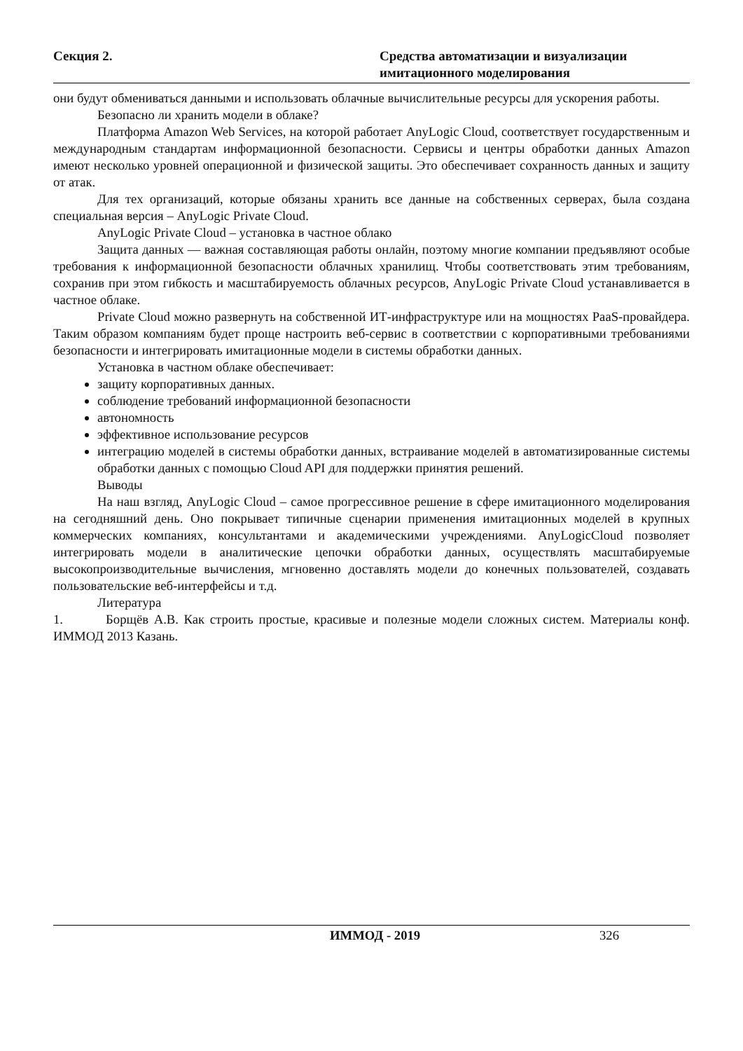Секция 2. Средства автоматизации и визуализации
имитационного моделирования
они будут обмениваться данными и использовать облачные вычислительные ресурсы для ускорения работы.
Безопасно ли хранить модели в облаке?
Платформа Amazon Web Services, на которой работает AnyLogic Cloud, соответствует государственным и международным стандартам информационной безопасности. Сервисы и центры обработки данных Amazon имеют несколько уровней операционной и физической защиты. Это обеспечивает сохранность данных и защиту от атак.
Для тех организаций, которые обязаны хранить все данные на собственных серверах, была создана специальная версия – AnyLogic Private Cloud.
AnyLogic Private Cloud – установка в частное облако
Защита данных — важная составляющая работы онлайн, поэтому многие компании предъявляют особые требования к информационной безопасности облачных хранилищ. Чтобы соответствовать этим требованиям, сохранив при этом гибкость и масштабируемость облачных ресурсов, AnyLogic Private Cloud устанавливается в частное облаке.
Private Cloud можно развернуть на собственной ИТ-инфраструктуре или на мощностях PaaS-провайдера. Таким образом компаниям будет проще настроить веб-сервис в соответствии с корпоративными требованиями безопасности и интегрировать имитационные модели в системы обработки данных.
Установка в частном облаке обеспечивает:
защиту корпоративных данных.
соблюдение требований информационной безопасности
автономность
эффективное использование ресурсов
интеграцию моделей в системы обработки данных, встраивание моделей в автоматизированные системы обработки данных с помощью Cloud API для поддержки принятия решений.
Выводы
На наш взгляд, AnyLogic Cloud – самое прогрессивное решение в сфере имитационного моделирования на сегодняшний день. Оно покрывает типичные сценарии применения имитационных моделей в крупных коммерческих компаниях, консультантами и академическими учреждениями. AnyLogicCloud позволяет интегрировать модели в аналитические цепочки обработки данных, осуществлять масштабируемые высокопроизводительные вычисления, мгновенно доставлять модели до конечных пользователей, создавать пользовательские веб-интерфейсы и т.д.
Литература
1. Борщёв А.В. Как строить простые, красивые и полезные модели сложных систем. Материалы конф. ИММОД 2013 Казань.
ИММОД - 2019 326